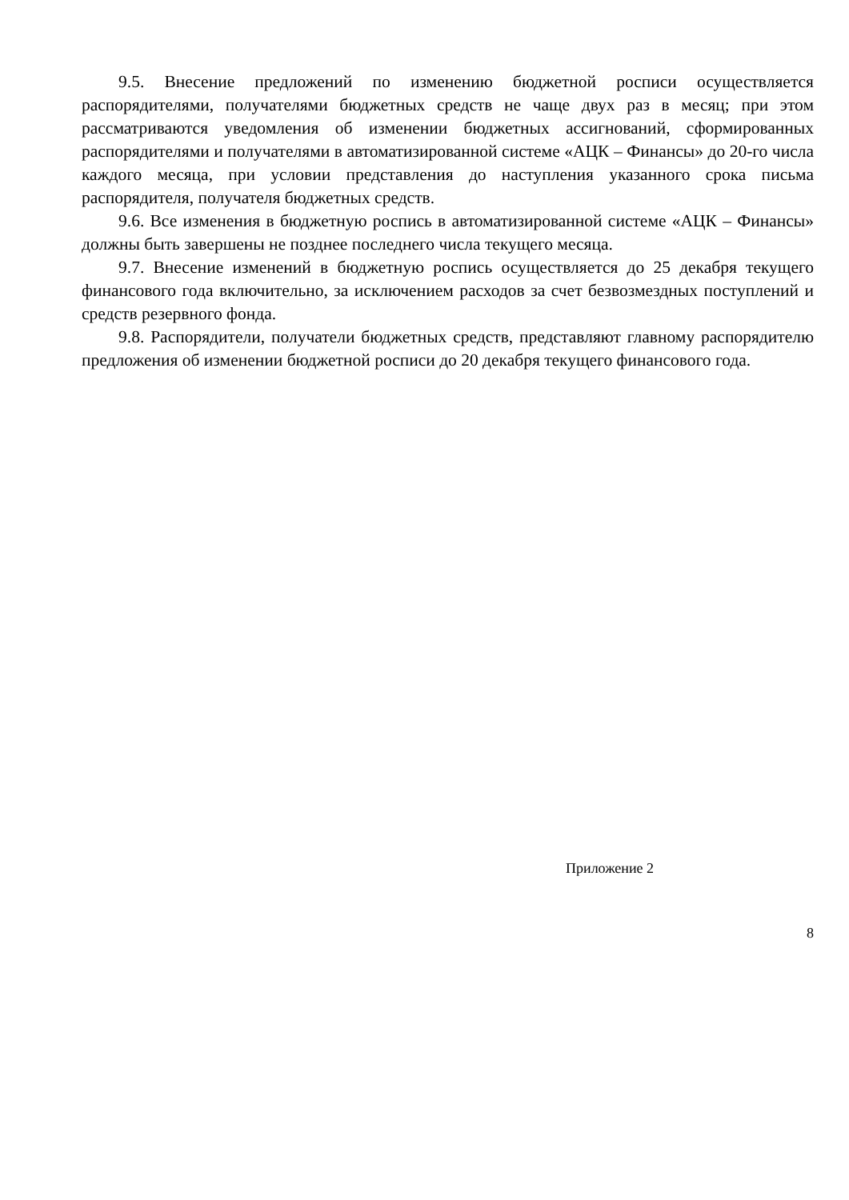9.5. Внесение предложений по изменению бюджетной росписи осуществляется распорядителями, получателями бюджетных средств не чаще двух раз в месяц; при этом рассматриваются уведомления об изменении бюджетных ассигнований, сформированных распорядителями и получателями в автоматизированной системе «АЦК – Финансы» до 20-го числа каждого месяца, при условии представления до наступления указанного срока письма распорядителя, получателя бюджетных средств.
9.6. Все изменения в бюджетную роспись в автоматизированной системе «АЦК – Финансы» должны быть завершены не позднее последнего числа текущего месяца.
9.7. Внесение изменений в бюджетную роспись осуществляется до 25 декабря текущего финансового года включительно, за исключением расходов за счет безвозмездных поступлений и средств резервного фонда.
9.8. Распорядители, получатели бюджетных средств, представляют главному распорядителю предложения об изменении бюджетной росписи до 20 декабря текущего финансового года.
Приложение 2
8